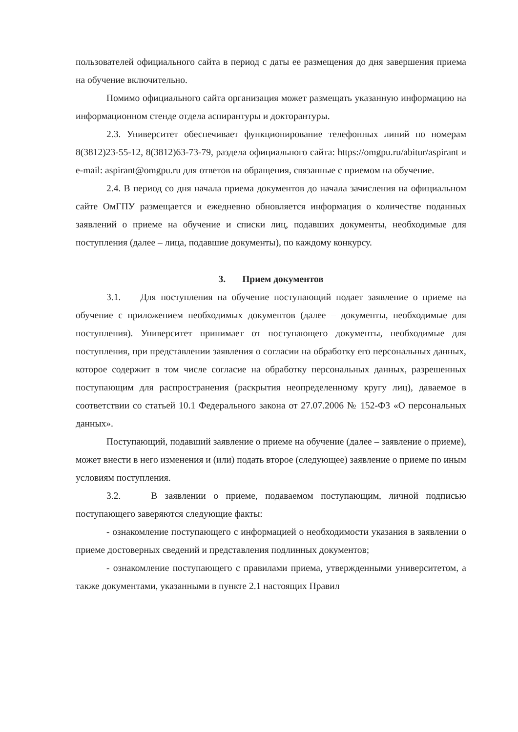пользователей официального сайта в период с даты ее размещения до дня завершения приема на обучение включительно.
Помимо официального сайта организация может размещать указанную информацию на информационном стенде отдела аспирантуры и докторантуры.
2.3. Университет обеспечивает функционирование телефонных линий по номерам 8(3812)23-55-12, 8(3812)63-73-79, раздела официального сайта: https://omgpu.ru/abitur/aspirant и e-mail: aspirant@omgpu.ru для ответов на обращения, связанные с приемом на обучение.
2.4. В период со дня начала приема документов до начала зачисления на официальном сайте ОмГПУ размещается и ежедневно обновляется информация о количестве поданных заявлений о приеме на обучение и списки лиц, подавших документы, необходимые для поступления (далее – лица, подавшие документы), по каждому конкурсу.
3. Прием документов
3.1. Для поступления на обучение поступающий подает заявление о приеме на обучение с приложением необходимых документов (далее – документы, необходимые для поступления). Университет принимает от поступающего документы, необходимые для поступления, при представлении заявления о согласии на обработку его персональных данных, которое содержит в том числе согласие на обработку персональных данных, разрешенных поступающим для распространения (раскрытия неопределенному кругу лиц), даваемое в соответствии со статьей 10.1 Федерального закона от 27.07.2006 № 152-ФЗ «О персональных данных».
Поступающий, подавший заявление о приеме на обучение (далее – заявление о приеме), может внести в него изменения и (или) подать второе (следующее) заявление о приеме по иным условиям поступления.
3.2. В заявлении о приеме, подаваемом поступающим, личной подписью поступающего заверяются следующие факты:
- ознакомление поступающего с информацией о необходимости указания в заявлении о приеме достоверных сведений и представления подлинных документов;
- ознакомление поступающего с правилами приема, утвержденными университетом, а также документами, указанными в пункте 2.1 настоящих Правил